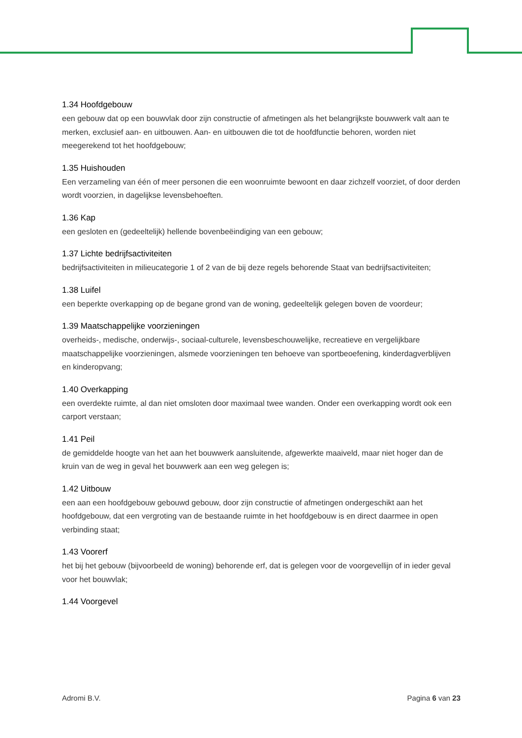1.34 Hoofdgebouw
een gebouw dat op een bouwvlak door zijn constructie of afmetingen als het belangrijkste bouwwerk valt aan te merken, exclusief aan- en uitbouwen. Aan- en uitbouwen die tot de hoofdfunctie behoren, worden niet meegerekend tot het hoofdgebouw;
1.35 Huishouden
Een verzameling van één of meer personen die een woonruimte bewoont en daar zichzelf voorziet, of door derden wordt voorzien, in dagelijkse levensbehoeften.
1.36 Kap
een gesloten en (gedeeltelijk) hellende bovenbeëindiging van een gebouw;
1.37 Lichte bedrijfsactiviteiten
bedrijfsactiviteiten in milieucategorie 1 of 2 van de bij deze regels behorende Staat van bedrijfsactiviteiten;
1.38 Luifel
een beperkte overkapping op de begane grond van de woning, gedeeltelijk gelegen boven de voordeur;
1.39 Maatschappelijke voorzieningen
overheids-, medische, onderwijs-, sociaal-culturele, levensbeschouwelijke, recreatieve en vergelijkbare maatschappelijke voorzieningen, alsmede voorzieningen ten behoeve van sportbeoefening, kinderdagverblijven en kinderopvang;
1.40 Overkapping
een overdekte ruimte, al dan niet omsloten door maximaal twee wanden. Onder een overkapping wordt ook een carport verstaan;
1.41 Peil
de gemiddelde hoogte van het aan het bouwwerk aansluitende, afgewerkte maaiveld, maar niet hoger dan de kruin van de weg in geval het bouwwerk aan een weg gelegen is;
1.42 Uitbouw
een aan een hoofdgebouw gebouwd gebouw, door zijn constructie of afmetingen ondergeschikt aan het hoofdgebouw, dat een vergroting van de bestaande ruimte in het hoofdgebouw is en direct daarmee in open verbinding staat;
1.43 Voorerf
het bij het gebouw (bijvoorbeeld de woning) behorende erf, dat is gelegen voor de voorgevellijn of in ieder geval voor het bouwvlak;
1.44 Voorgevel
Adromi B.V. Pagina 6 van 23